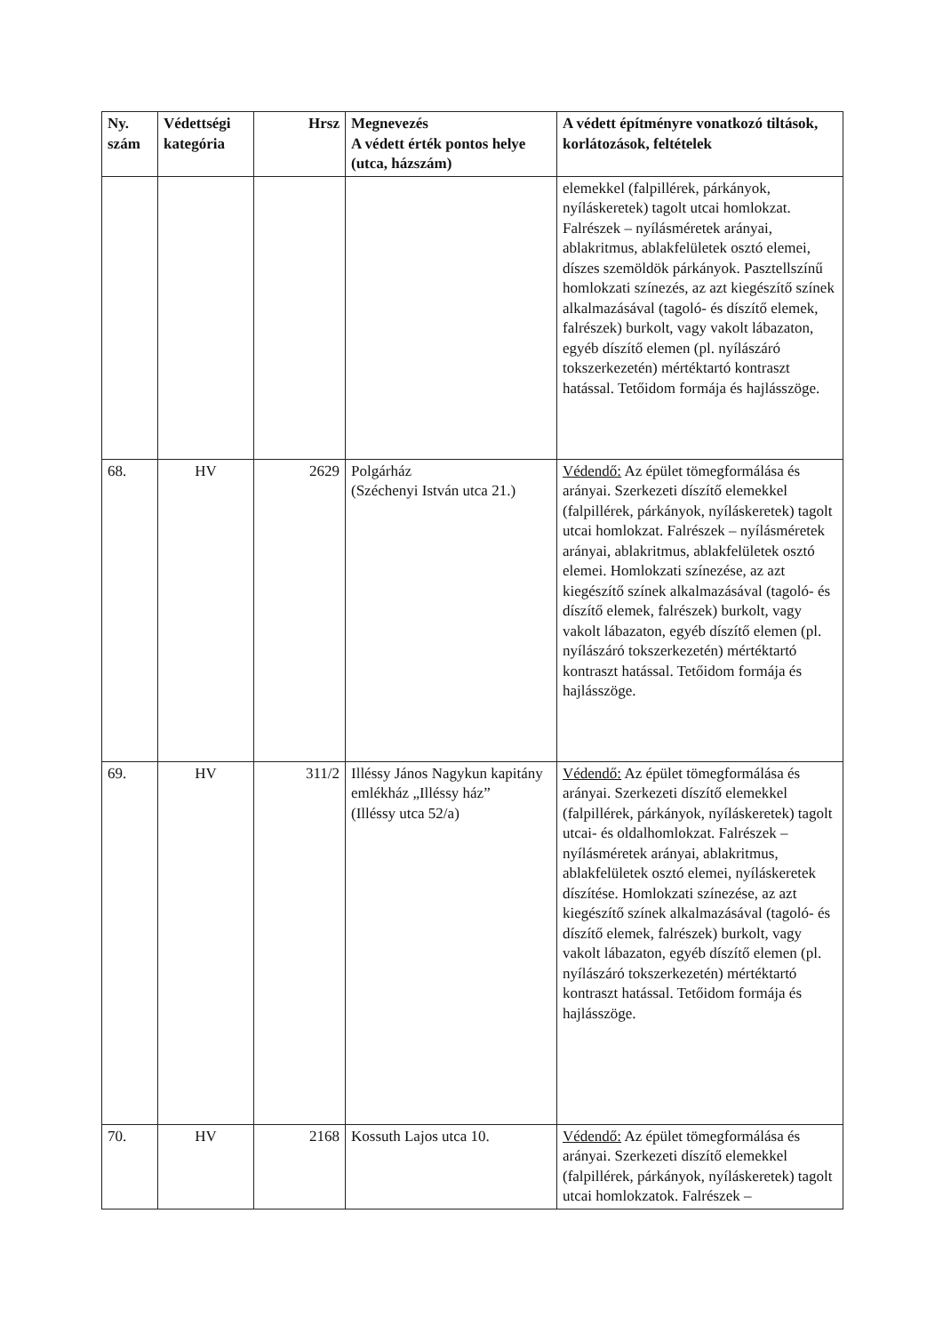| Ny. szám | Védettségi kategória | Hrsz | Megnevezés A védett érték pontos helye (utca, házszám) | A védett építményre vonatkozó tiltások, korlátozások, feltételek |
| --- | --- | --- | --- | --- |
| | | | | elemekkel (falpillérek, párkányok, nyíláskeretek) tagolt utcai homlokzat. Falrészek – nyílásméretek arányai, ablakritmus, ablakfelületek osztó elemei, díszes szemöldök párkányok. Pasztellszínű homlokzati színezés, az azt kiegészítő színek alkalmazásával (tagoló- és díszítő elemek, falrészek) burkolt, vagy vakolt lábazaton, egyéb díszítő elemen (pl. nyílászáró tokszerkezetén) mértéktartó kontraszt hatással. Tetőidom formája és hajlásszöge. |
| 68. | HV | 2629 | Polgárház (Széchenyi István utca 21.) | Védendő: Az épület tömegformálása és arányai. Szerkezeti díszítő elemekkel (falpillérek, párkányok, nyíláskeretek) tagolt utcai homlokzat. Falrészek – nyílásméretek arányai, ablakritmus, ablakfelületek osztó elemei. Homlokzati színezése, az azt kiegészítő színek alkalmazásával (tagoló- és díszítő elemek, falrészek) burkolt, vagy vakolt lábazaton, egyéb díszítő elemen (pl. nyílászáró tokszerkezetén) mértéktartó kontraszt hatással. Tetőidom formája és hajlásszöge. |
| 69. | HV | 311/2 | Illéssy János Nagykun kapitány emlékház „Illéssy ház” (Illéssy utca 52/a) | Védendő: Az épület tömegformálása és arányai. Szerkezeti díszítő elemekkel (falpillérek, párkányok, nyíláskeretek) tagolt utcai- és oldalhomlokzat. Falrészek – nyílásméretek arányai, ablakritmus, ablakfelületek osztó elemei, nyíláskeretek díszítése. Homlokzati színezése, az azt kiegészítő színek alkalmazásával (tagoló- és díszítő elemek, falrészek) burkolt, vagy vakolt lábazaton, egyéb díszítő elemen (pl. nyílászáró tokszerkezetén) mértéktartó kontraszt hatással. Tetőidom formája és hajlásszöge. |
| 70. | HV | 2168 | Kossuth Lajos utca 10. | Védendő: Az épület tömegformálása és arányai. Szerkezeti díszítő elemekkel (falpillérek, párkányok, nyíláskeretek) tagolt utcai homlokzatok. Falrészek – |